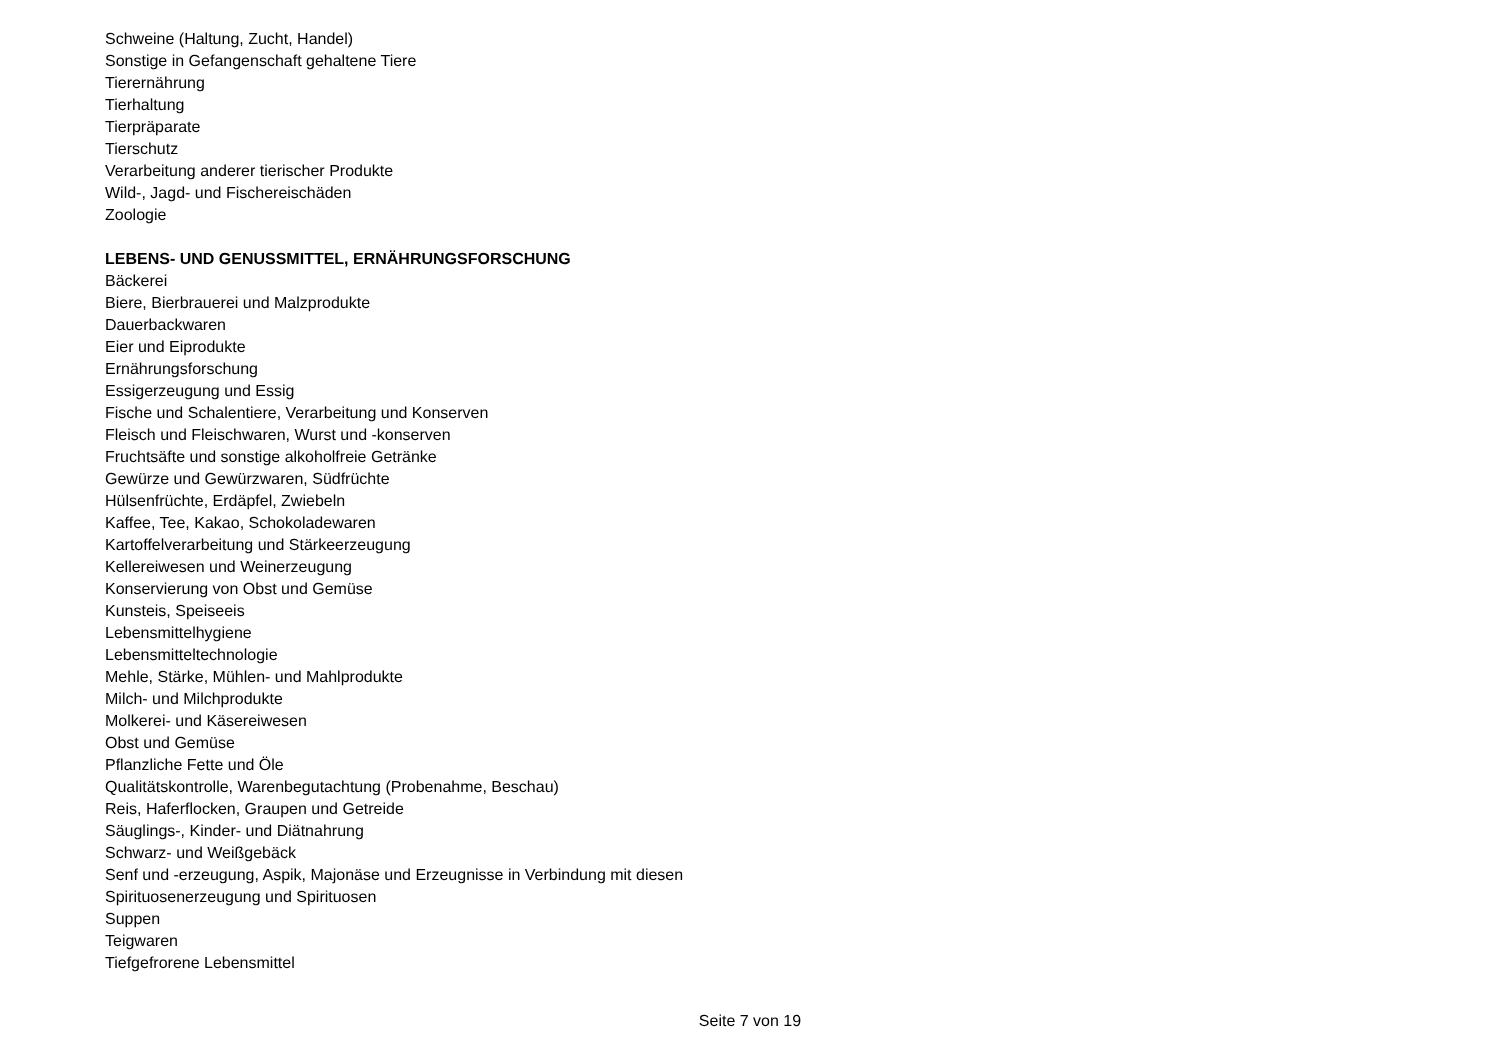Schweine (Haltung, Zucht, Handel)
Sonstige in Gefangenschaft gehaltene Tiere
Tierernährung
Tierhaltung
Tierpräparate
Tierschutz
Verarbeitung anderer tierischer Produkte
Wild-, Jagd- und Fischereischäden
Zoologie
LEBENS- UND GENUSSMITTEL, ERNÄHRUNGSFORSCHUNG
Bäckerei
Biere, Bierbrauerei und Malzprodukte
Dauerbackwaren
Eier und Eiprodukte
Ernährungsforschung
Essigerzeugung und Essig
Fische und Schalentiere, Verarbeitung und Konserven
Fleisch und Fleischwaren, Wurst und -konserven
Fruchtsäfte und sonstige alkoholfreie Getränke
Gewürze und Gewürzwaren, Südfrüchte
Hülsenfrüchte, Erdäpfel, Zwiebeln
Kaffee, Tee, Kakao, Schokoladewaren
Kartoffelverarbeitung und Stärkeerzeugung
Kellereiwesen und Weinerzeugung
Konservierung von Obst und Gemüse
Kunsteis, Speiseeis
Lebensmittelhygiene
Lebensmitteltechnologie
Mehle, Stärke, Mühlen- und Mahlprodukte
Milch- und Milchprodukte
Molkerei- und Käsereiwesen
Obst und Gemüse
Pflanzliche Fette und Öle
Qualitätskontrolle, Warenbegutachtung (Probenahme, Beschau)
Reis, Haferflocken, Graupen und Getreide
Säuglings-, Kinder- und Diätnahrung
Schwarz- und Weißgebäck
Senf und -erzeugung, Aspik, Majonäse und Erzeugnisse in Verbindung mit diesen
Spirituosenerzeugung und Spirituosen
Suppen
Teigwaren
Tiefgefrorene Lebensmittel
Seite 7 von 19